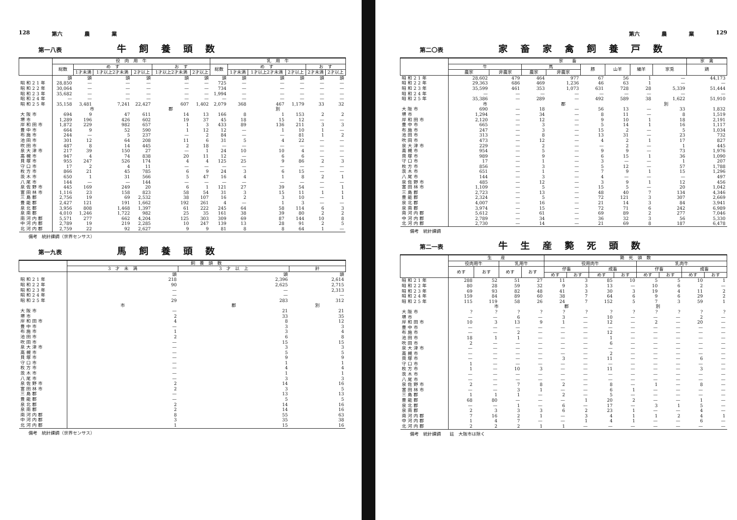128 第六 農 業
第一八表 牛飼養頭数
| | 役 肉 用 牛 | | | | | | 乳 用 牛 | | | | | |
| --- | --- | --- | --- | --- | --- | --- | --- | --- | --- | --- | --- | --- |
| | 総数 | め す | | | お す | | 総数 | め す | | | お す | |
| | | 1才未満 | 1才以上2才未満 | 2才以上 | 1才以上2才未満 | 2才以上 | | 1才未満 | 1才以上2才未満 | 2才以上 | 2才未満 | 2才以上 |
| | 頭 | 頭 | 頭 | 頭 | 頭 | 頭 | 頭 | 頭 | 頭 | 頭 | 頭 | 頭 |
| 昭和21年 | 28,850 | — | — | — | — | — | 725 | — | — | — | — | — |
| 昭和22年 | 30,064 | — | — | — | — | — | 734 | — | — | — | — | — |
| 昭和23年 | 35,682 | — | — | — | — | — | 1,994 | — | — | — | — | — |
| 昭和24年 | — | — | — | — | — | — | — | — | — | — | — | — |
| 昭和25年 | 35,158 | 3,481 | 7,241 | 22,427 | 607 | 1,402 | 2,079 | 368 | 467 | 1,179 | 33 | 32 |
| | 市 | | | 郡 | | | 別 | | | | | |
| 大阪市 | 694 | 9 | 47 | 611 | 14 | 13 | 166 | 8 | 1 | 153 | 2 | 2 |
| 堺市 | 1,289 | 196 | 426 | 602 | 19 | 37 | 45 | 18 | 15 | 12 | — | — |
| 岸和田市 | 1,872 | 229 | 982 | 657 | 1 | 3 | 433 | 89 | 136 | 211 | 3 | 3 |
| 豊中市 | 664 | 9 | 52 | 590 | 1 | 12 | 12 | — | 1 | 10 | 1 | — |
| 布施市 | 244 | — | 5 | 237 | — | 2 | 84 | — | — | 81 | 1 | 2 |
| 池田市 | 301 | 12 | 64 | 208 | 11 | 6 | 31 | 5 | 4 | 22 | — | — |
| 吹田市 | 487 | 8 | 14 | 445 | 2 | 18 | — | — | — | — | — | — |
| 泉大津市 | 217 | 39 | 150 | 27 | — | 1 | 24 | 10 | 10 | 4 | — | — |
| 高槻市 | 947 | 4 | 74 | 838 | 20 | 11 | 12 | — | 6 | 6 | — | — |
| 貝塚市 | 955 | 247 | 526 | 174 | 4 | 4 | 125 | 25 | 9 | 86 | 2 | 3 |
| 守口市 | 17 | 2 | 4 | 11 | — | — | — | — | — | — | — | — |
| 枚方市 | 866 | 21 | 45 | 785 | 6 | 9 | 24 | 3 | 6 | 15 | — | — |
| 茨木市 | 650 | 1 | 31 | 566 | 5 | 47 | 16 | 4 | 1 | 8 | 2 | 1 |
| 八尾市 | 144 | — | — | 144 | — | — | — | — | — | — | — | — |
| 泉佐野市 | 445 | 169 | 249 | 20 | 6 | 1 | 121 | 27 | 39 | 54 | — | 1 |
| 富田林市 | 1,116 | 23 | 158 | 823 | 58 | 54 | 31 | 3 | 15 | 11 | 1 | 1 |
| 三島郡 | 2,756 | 19 | 69 | 2,532 | 38 | 107 | 16 | 2 | 3 | 10 | — | 1 |
| 豊能郡 | 2,427 | 121 | 191 | 1,662 | 192 | 261 | 4 | — | 1 | 3 | — | — |
| 泉北郡 | 3,956 | 808 | 1,468 | 1,397 | 61 | 222 | 245 | 64 | 58 | 114 | 6 | 3 |
| 泉南郡 | 4,010 | 1,246 | 1,722 | 982 | 25 | 35 | 161 | 38 | 39 | 80 | 2 | 2 |
| 南河内郡 | 5,571 | 277 | 662 | 4,204 | 125 | 303 | 309 | 69 | 87 | 144 | 10 | 8 |
| 中河内郡 | 2,789 | 19 | 219 | 2,285 | 10 | 247 | 139 | 13 | 28 | 91 | 2 | 5 |
| 北河内郡 | 2,759 | 22 | 92 | 2,627 | 9 | 9 | 81 | 8 | 8 | 64 | 1 | — |
備考　統計課調（世界センサス）
第一九表 馬飼養頭数
| | 飼 養 頭 数 | | |
| --- | --- | --- | --- |
| | 3 才 未 満 | 3 才 以 上 | 計 |
| | 頭 | 頭 | 頭 |
| 昭和21年 | 218 | 2,396 | 2,614 |
| 昭和22年 | 90 | 2,625 | 2,715 |
| 昭和23年 | — | — | 2,313 |
| 昭和24年 | — | — | — |
| 昭和25年 | 29 | 283 | 312 |
| | 市 | 郡 | 別 |
| 大阪市 | — | 21 | 21 |
| 堺市 | 2 | 33 | 35 |
| 岸和田市 | 4 | 8 | 12 |
| 豊中市 | — | 3 | 3 |
| 布施市 | 1 | 3 | 4 |
| 池田市 | 2 | 6 | 8 |
| 吹田市 | — | 15 | 15 |
| 泉大津市 | — | 3 | 3 |
| 高槻市 | — | 5 | 5 |
| 貝塚市 | — | 9 | 9 |
| 守口市 | — | 1 | 1 |
| 枚方市 | — | 4 | 4 |
| 茨木市 | — | 1 | 1 |
| 八尾市 | — | 3 | 3 |
| 泉佐野市 | 2 | 14 | 16 |
| 富田林市 | 2 | 3 | 5 |
| 三島郡 | — | 13 | 13 |
| 豊能郡 | — | 5 | 5 |
| 泉北郡 | 2 | 14 | 16 |
| 泉南郡 | 2 | 14 | 16 |
| 南河内郡 | 8 | 55 | 63 |
| 中河内郡 | 3 | 35 | 38 |
| 北河内郡 | 1 | 15 | 16 |
備考　統計課調（世界センサス）
第六 農 業 129
第二〇表 家畜家禽飼養戸数
| | 家 畜 | | | | | | | | 家 禽 |
| --- | --- | --- | --- | --- | --- | --- | --- | --- | --- |
| | 牛 | | 馬 | | 豚 | 山羊 | 緬羊 | 家兎 | 鶏 |
| | 農家 | 非農家 | 農家 | 非農家 | | | | | |
| 昭和21年 | 28,602 | 479 | 464 | 977 | 67 | 56 | 1 | — | 44,173 |
| 昭和22年 | 29,363 | 686 | 469 | 1,236 | 46 | 63 | 1 | — | — |
| 昭和23年 | 35,599 | 461 | 353 | 1,073 | 631 | 728 | 28 | 5,339 | 51,444 |
| 昭和24年 | — | — | — | — | — | — | — | — | — |
| 昭和25年 | 35,386 | — | 289 | — | 492 | 589 | 38 | 1,622 | 51,910 |
| | 市 | | 郡 | | | 別 | | | |
| 大阪市 | 690 | — | 18 | — | 56 | 13 | — | 33 | 1,832 |
| 堺市 | 1,294 | — | 34 | — | 8 | 11 | — | 8 | 1,519 |
| 岸和田市 | 2,120 | — | 12 | — | 9 | 10 | 1 | 18 | 2,191 |
| 豊中市 | 665 | — | 3 | — | 5 | 14 | 1 | 16 | 1,117 |
| 布施市 | 247 | — | 3 | — | 15 | 2 | — | 5 | 1,034 |
| 池田市 | 313 | — | 8 | — | 13 | 31 | — | 23 | 732 |
| 吹田市 | 473 | — | 12 | — | 4 | 2 | 1 | 17 | 827 |
| 泉大津市 | 229 | — | 2 | — | — | 2 | — | 1 | 445 |
| 高槻市 | 954 | — | 5 | — | 9 | 9 | — | 73 | 1,976 |
| 貝塚市 | 989 | — | 9 | — | 6 | 15 | 1 | 36 | 1,090 |
| 守口市 | 17 | — | 1 | — | 3 | — | — | 1 | 207 |
| 枚方市 | 856 | — | 3 | — | 5 | 12 | — | 57 | 1,788 |
| 茨木市 | 651 | — | 1 | — | 7 | 9 | 1 | 15 | 1,296 |
| 八尾市 | 144 | — | 3 | — | 4 | — | — | — | 497 |
| 泉佐野市 | 485 | — | 12 | — | 3 | 9 | 1 | 12 | 456 |
| 富田林市 | 1,109 | — | 5 | — | 15 | 5 | — | 20 | 1,042 |
| 三島郡 | 2,723 | — | 13 | — | 48 | 40 | 7 | 134 | 4,346 |
| 豊能郡 | 2,324 | — | 5 | — | 72 | 121 | 3 | 307 | 2,669 |
| 泉北郡 | 4,007 | — | 16 | — | 21 | 14 | 3 | 84 | 3,941 |
| 泉南郡 | 3,974 | — | 15 | — | 72 | 71 | 6 | 242 | 6,989 |
| 南河内郡 | 5,612 | — | 61 | — | 69 | 89 | 2 | 277 | 7,046 |
| 中河内郡 | 2,789 | — | 34 | — | 36 | 32 | 3 | 56 | 5,330 |
| 北河内郡 | 2,730 | — | 14 | — | 21 | 69 | 8 | 187 | 6,478 |
備考　統計課調
第二一表 牛生産斃死頭数
| | 生 産 | | | | 斃 死 頭 数 | | | | | | | |
| --- | --- | --- | --- | --- | --- | --- | --- | --- | --- | --- | --- | --- |
| | 役肉用牛 | | 乳用牛 | | 役用肉牛 | | | | 乳肉牛 | | | |
| | めす | おす | めす | おす | 仔畜 | | 成畜 | | 仔畜 | | 成畜 | |
| | | | | | めす | おす | めす | おす | めす | おす | めす | おす |
| 昭和21年 | 288 | 52 | 51 | 27 | 11 | 3 | 85 | 10 | 5 | 5 | 10 | 1 |
| 昭和22年 | 80 | 28 | 59 | 32 | 9 | 3 | 13 | — | 10 | 6 | 2 | — |
| 昭和23年 | 69 | 93 | 82 | 48 | 41 | 3 | 30 | 3 | 19 | 4 | 11 | 2 |
| 昭和24年 | 159 | 84 | 89 | 60 | 38 | 7 | 64 | 6 | 9 | 6 | 29 | 2 |
| 昭和25年 | 115 | 119 | 58 | 26 | 24 | 7 | 152 | 5 | 7 | 3 | 59 | 1 |
| | 市 | | | | 郡 | | 別 | | | | | |
| 大阪市 | ? | ? | ? | ? | ? | ? | ? | ? | ? | ? | ? | ? |
| 堺市 | — | — | 6 | — | 3 | — | 10 | — | — | — | 2 | — |
| 岸和田市 | 10 | 3 | 13 | 9 | 1 | — | 12 | — | 2 | — | 20 | — |
| 豊中市 | — | — | — | — | — | — | — | — | — | — | — | — |
| 布施市 | — | — | 2 | — | — | — | 12 | — | — | — | — | — |
| 池田市 | 18 | 1 | 1 | — | — | — | 1 | — | — | — | — | — |
| 吹田市 | 2 | — | — | — | — | — | 6 | — | — | — | — | — |
| 泉大津市 | — | — | — | — | — | — | — | — | — | — | — | — |
| 高槻市 | — | — | — | — | — | — | 2 | — | — | — | — | — |
| 貝塚市 | — | — | — | — | 3 | — | 11 | — | — | — | 6 | — |
| 守口市 | 1 | — | — | — | — | — | — | — | — | — | — | — |
| 枚方市 | 1 | — | 10 | 3 | — | — | 11 | — | — | — | 3 | — |
| 茨木市 | — | — | — | — | — | — | — | — | — | — | — | — |
| 八尾市 | — | — | — | — | — | — | — | — | — | — | — | — |
| 泉佐野市 | 2 | — | 7 | 8 | 2 | — | 8 | — | 1 | — | 8 | — |
| 富田林市 | — | — | 3 | 1 | — | — | 6 | 1 | — | — | — | — |
| 三島郡 | 1 | 1 | 1 | — | 2 | — | 5 | — | — | — | — | — |
| 豊能郡 | 68 | 80 | — | — | — | 1 | 20 | 2 | — | — | 1 | — |
| 泉北郡 | — | — | 1 | — | 6 | — | 17 | — | 3 | 1 | 5 | — |
| 泉南郡 | 2 | 3 | 3 | 3 | 6 | 2 | 23 | 1 | — | — | 4 | — |
| 南河内郡 | 7 | 16 | 2 | 1 | — | 3 | 4 | 1 | 1 | 2 | 4 | 1 |
| 中河内郡 | 1 | 4 | 7 | — | — | 1 | 4 | 1 | — | — | 6 | — |
| 北河内郡 | 2 | 2 | 2 | 1 | 1 | — | — | — | — | — | — | — |
備考　統計課調　　註　大阪市は除く